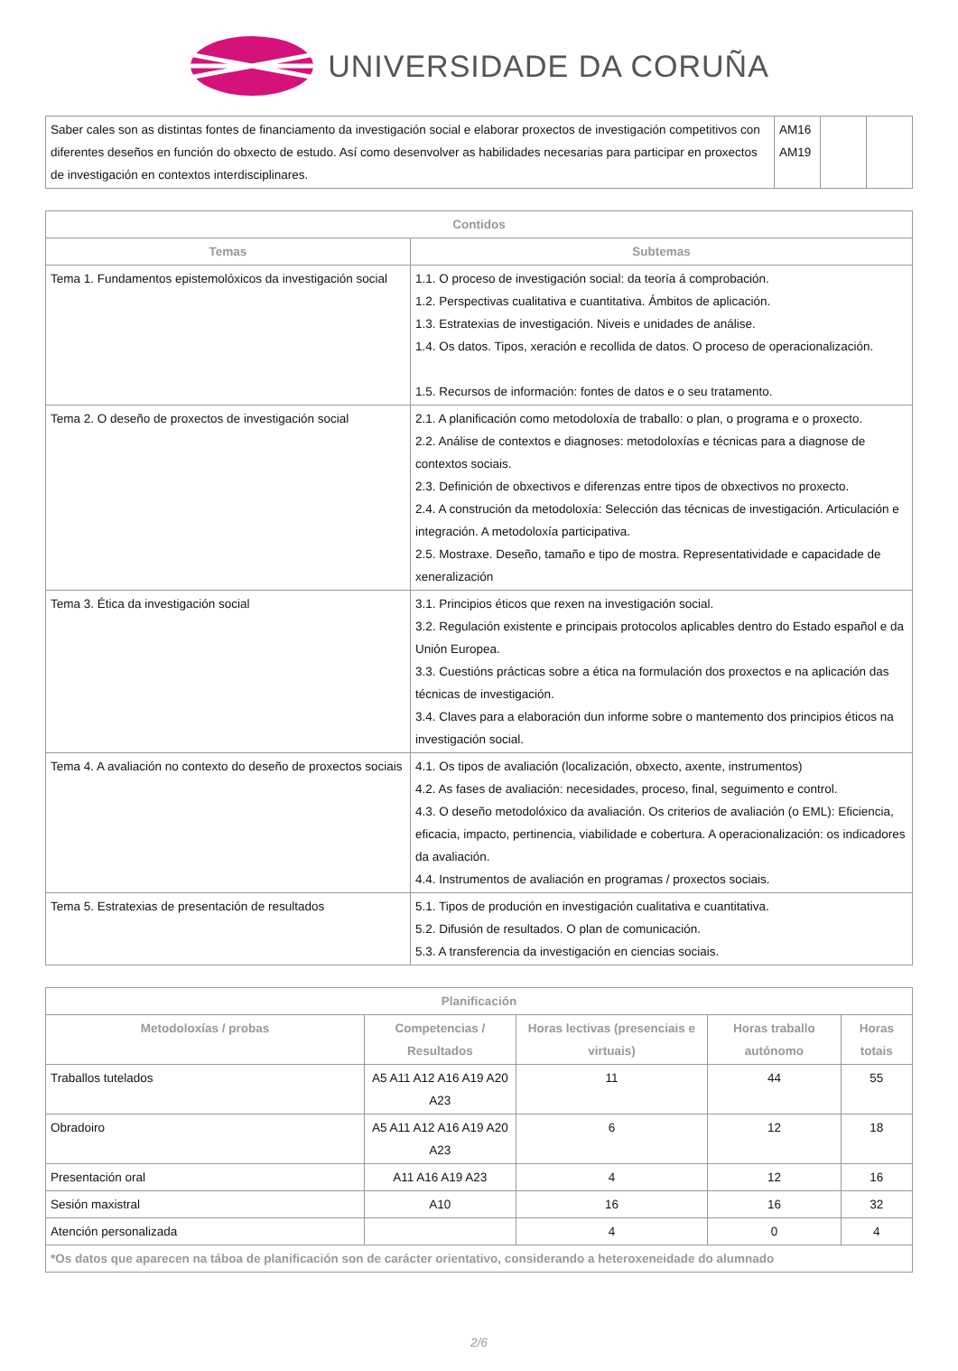UNIVERSIDADE DA CORUÑA
| Saber cales son as distintas fontes de financiamento da investigación social e elaborar proxectos de investigación competitivos con diferentes deseños en función do obxecto de estudo. Así como desenvolver as habilidades necesarias para participar en proxectos de investigación en contextos interdisciplinares. | AM16 AM19 | | |
| Contidos | |
| --- | --- |
| Temas | Subtemas |
| Tema 1. Fundamentos epistemolóxicos da investigación social | 1.1. O proceso de investigación social: da teoría á comprobación. 1.2. Perspectivas cualitativa e cuantitativa. Ámbitos de aplicación. 1.3. Estratexias de investigación. Niveis e unidades de análise. 1.4. Os datos. Tipos, xeración e recollida de datos. O proceso de operacionalización. 1.5. Recursos de información: fontes de datos e o seu tratamento. |
| Tema 2. O deseño de proxectos de investigación social | 2.1. A planificación como metodoloxía de traballo: o plan, o programa e o proxecto. 2.2. Análise de contextos e diagnoses: metodoloxías e técnicas para a diagnose de contextos sociais. 2.3. Definición de obxectivos e diferenzas entre tipos de obxectivos no proxecto. 2.4. A construción da metodoloxía: Selección das técnicas de investigación. Articulación e integración. A metodoloxía participativa. 2.5. Mostraxe. Deseño, tamaño e tipo de mostra. Representatividade e capacidade de xeneralización |
| Tema 3. Ética da investigación social | 3.1. Principios éticos que rexen na investigación social. 3.2. Regulación existente e principais protocolos aplicables dentro do Estado español e da Unión Europea. 3.3. Cuestións prácticas sobre a ética na formulación dos proxectos e na aplicación das técnicas de investigación. 3.4. Claves para a elaboración dun informe sobre o mantemento dos principios éticos na investigación social. |
| Tema 4. A avaliación no contexto do deseño de proxectos sociais | 4.1. Os tipos de avaliación (localización, obxecto, axente, instrumentos) 4.2. As fases de avaliación: necesidades, proceso, final, seguimento e control. 4.3. O deseño metodolóxico da avaliación. Os criterios de avaliación (o EML): Eficiencia, eficacia, impacto, pertinencia, viabilidade e cobertura. A operacionalización: os indicadores da avaliación. 4.4. Instrumentos de avaliación en programas / proxectos sociais. |
| Tema 5. Estratexias de presentación de resultados | 5.1. Tipos de produción en investigación cualitativa e cuantitativa. 5.2. Difusión de resultados. O plan de comunicación. 5.3. A transferencia da investigación en ciencias sociais. |
| Planificación | | | | |
| --- | --- | --- | --- | --- |
| Metodoloxías / probas | Competencias / Resultados | Horas lectivas (presenciais e virtuais) | Horas traballo autónomo | Horas totais |
| Traballos tutelados | A5 A11 A12 A16 A19 A20 A23 | 11 | 44 | 55 |
| Obradoiro | A5 A11 A12 A16 A19 A20 A23 | 6 | 12 | 18 |
| Presentación oral | A11 A16 A19 A23 | 4 | 12 | 16 |
| Sesión maxistral | A10 | 16 | 16 | 32 |
| Atención personalizada | | 4 | 0 | 4 |
| *Os datos que aparecen na táboa de planificación son de carácter orientativo, considerando a heteroxeneidade do alumnado | | | | |
2/6